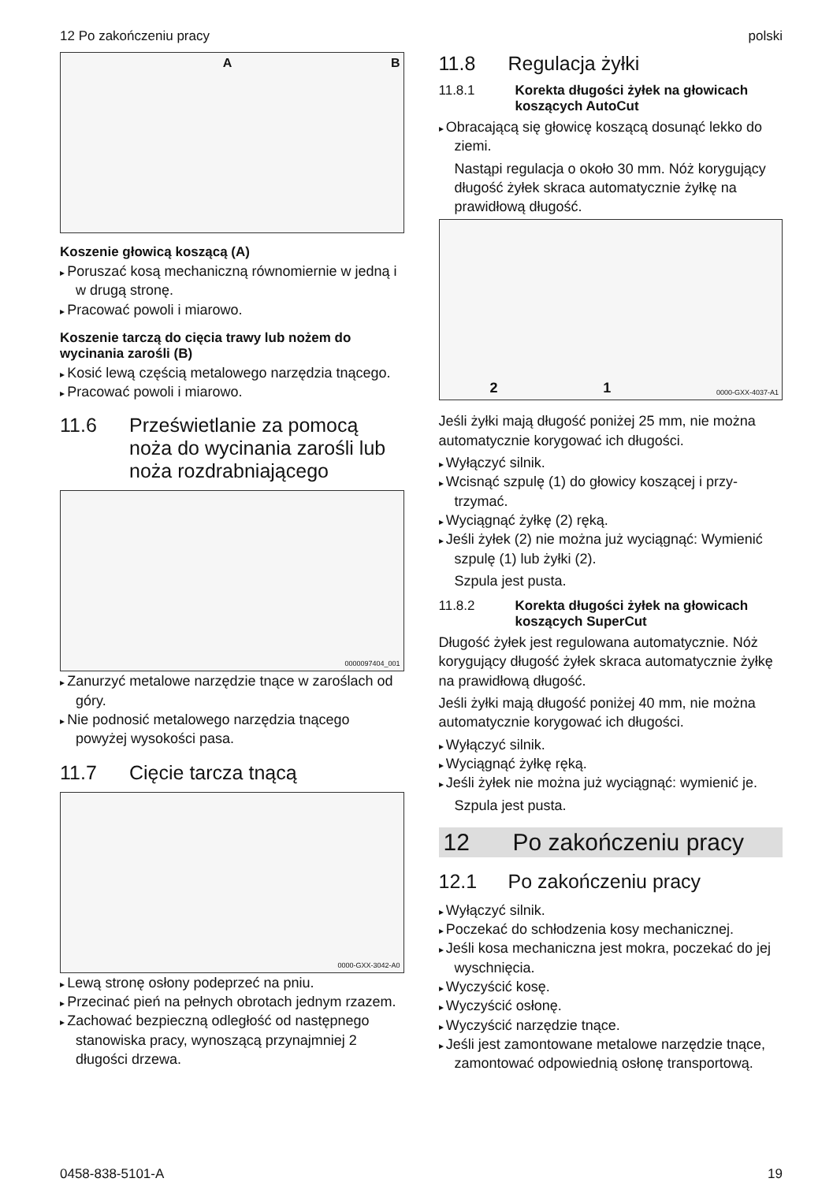12 Po zakończeniu pracy polski
A B
Koszenie głowicą koszącą (A)
Poruszać kosą mechaniczną równomiernie w jedną i w drugą stronę.
Pracować powoli i miarowo.
Koszenie tarczą do cięcia trawy lub nożem do wycinania zarośli (B)
Kosić lewą częścią metalowego narzędzia tną­cego.
Pracować powoli i miarowo.
11.6 Prześwietlanie za pomocą noża do wycinania zarośli lub noża rozdrabniającego
0000097404_001
Zanurzyć metalowe narzędzie tnące w zaro­ślach od góry.
Nie podnosić metalowego narzędzia tnącego powyżej wysokości pasa.
11.7 Cięcie tarcza tnącą
0000-GXX-3042-A0
Lewą stronę osłony podeprzeć na pniu.
Przecinać pień na pełnych obrotach jednym rzazem.
Zachować bezpieczną odległość od następ­nego stanowiska pracy, wynoszącą przynajm­niej 2 długości drzewa.
11.8 Regulacja żyłki
11.8.1 Korekta długości żyłek na głowicach koszących AutoCut
Obracającą się głowicę koszącą dosunąć lekko do ziemi.
Nastąpi regulacja o około 30 mm. Nóż korygu­jący długość żyłek skraca automatycznie żyłkę na prawidłową długość.
2 1 0000-GXX-4037-A1
Jeśli żyłki mają długość poniżej 25 mm, nie można automatycznie korygować ich długości.
Wyłączyć silnik.
Wcisnąć szpulę (1) do głowicy koszącej i przy­trzymać.
Wyciągnąć żyłkę (2) ręką.
Jeśli żyłek (2) nie można już wyciągnąć: Wymienić szpulę (1) lub żyłki (2).
Szpula jest pusta.
11.8.2 Korekta długości żyłek na głowicach koszących SuperCut
Długość żyłek jest regulowana automatycznie. Nóż korygujący długość żyłek skraca automa­tycznie żyłkę na prawidłową długość.
Jeśli żyłki mają długość poniżej 40 mm, nie można automatycznie korygować ich długości.
Wyłączyć silnik.
Wyciągnąć żyłkę ręką.
Jeśli żyłek nie można już wyciągnąć: wymienić je.
Szpula jest pusta.
12 Po zakończeniu pracy
12.1 Po zakończeniu pracy
Wyłączyć silnik.
Poczekać do schłodzenia kosy mechanicznej.
Jeśli kosa mechaniczna jest mokra, poczekać do jej wyschnięcia.
Wyczyścić kosę.
Wyczyścić osłonę.
Wyczyścić narzędzie tnące.
Jeśli jest zamontowane metalowe narzędzie tnące, zamontować odpowiednią osłonę trans­portową.
0458-838-5101-A 19